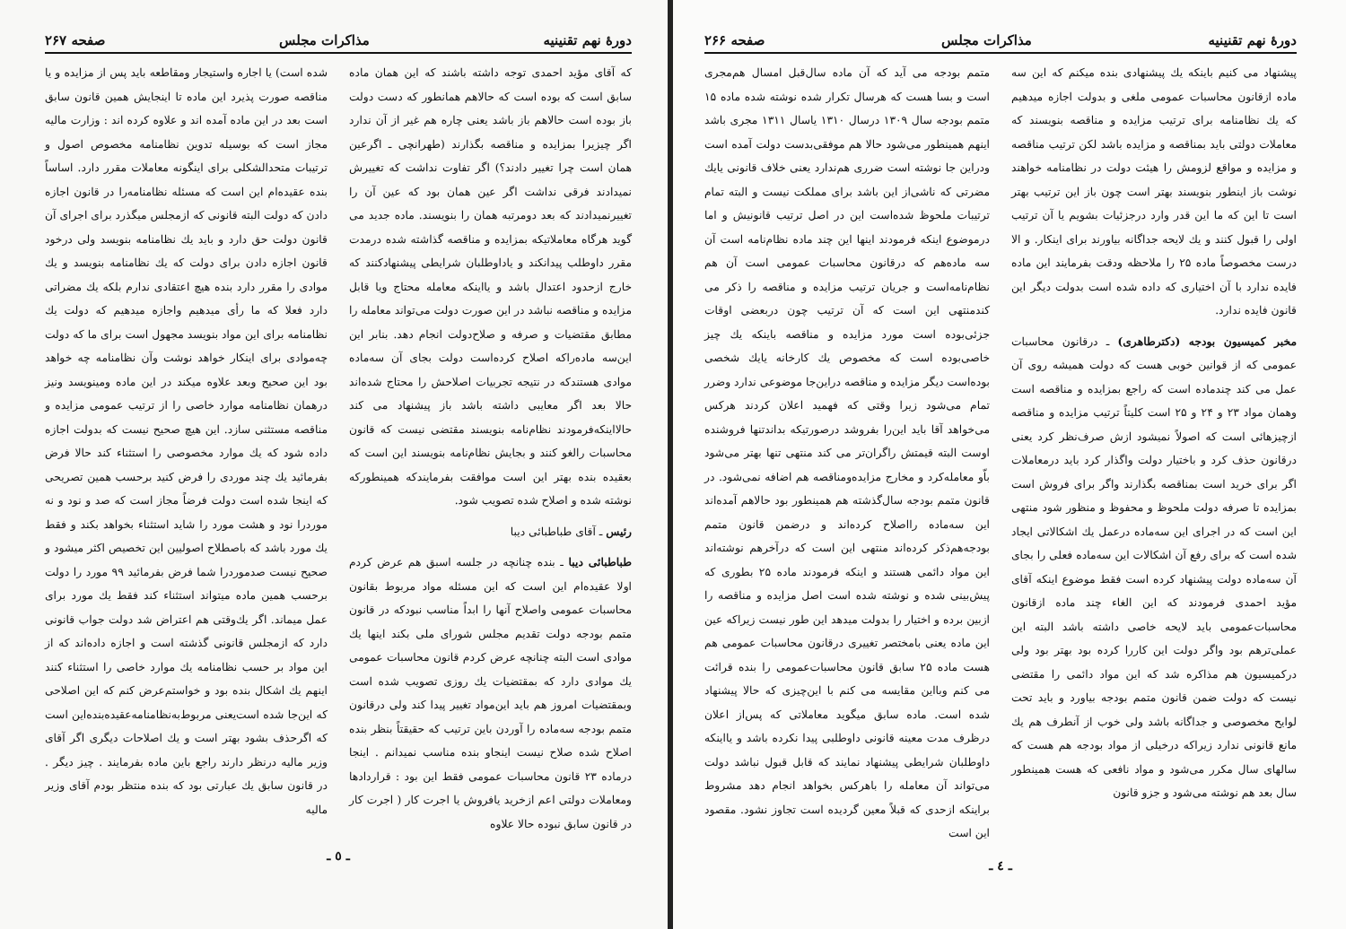دورهٔ نهم تقنینیه مذاکرات مجلس صفحه ۲۶۶
پیشنهاد می کنیم باینکه یك پیشنهادی بنده میکنم که این سه ماده ازقانون محاسبات عمومی ملغی و بدولت اجازه میدهیم که یك نظامنامه برای ترتیب مزایده و مناقصه بنویسند که معاملات دولتی باید بمناقصه و مزایده باشد لکن ترتیب مناقصه و مزایده و مواقع لزومش را هیئت دولت در نظامنامه خواهند نوشت باز اینطور بنویسند بهتر است چون باز این ترتیب بهتر است تا این که ما این قدر وارد درجزئیات بشویم یا آن ترتیب اولی را قبول کنند و یك لایحه جداگانه بیاورند برای اینکار. و الا درست مخصوصاً ماده ۲۵ را ملاحظه ودقت بفرمایند این ماده فایده ندارد با آن اختیاری که داده شده است بدولت دیگر این قانون فایده ندارد.
مخبر کمیسیون بودجه (دکترطاهری) ـ درقانون محاسبات عمومی که از قوانین خوبی هست که دولت همیشه روی آن عمل می کند چندماده است که راجع بمزایده و مناقصه است وهمان مواد ۲۳ و ۲۴ و ۲۵ است کلیتاً ترتیب مزایده و مناقصه ازچیزهائی است که اصولاً نمیشود ازش صرف‌نظر کرد یعنی درقانون حذف کرد و باختیار دولت واگذار کرد باید درمعاملات اگر برای خرید است بمناقصه بگذارند واگر برای فروش است بمزایده تا صرفه دولت ملحوظ و محفوظ و منظور شود منتهی این است که در اجرای این سه‌ماده درعمل یك اشکالاتی ایجاد شده است که برای رفع آن اشکالات این سه‌ماده فعلی را بجای آن سه‌ماده دولت پیشنهاد کرده است فقط موضوع اینکه آقای مؤید احمدی فرمودند که این الغاء چند ماده ازقانون محاسبات‌عمومی باید لایحه خاصی داشته باشد البته این عملی‌ترهم بود واگر دولت این کاررا کرده بود بهتر بود ولی درکمیسیون هم مذاکره شد که این مواد دائمی را مقتضی نیست که دولت ضمن قانون متمم بودجه بیاورد و باید تحت لوایح مخصوصی و جداگانه باشد ولی خوب از آنطرف هم یك مانع قانونی ندارد زیراکه درخیلی از مواد بودجه هم هست که سالهای سال مکرر می‌شود و مواد نافعی که هست همینطور سال بعد هم نوشته می‌شود و جزو قانون
متمم بودجه می آید که آن ماده سال‌قبل امسال هم‌مجری است و بسا هست که هرسال تکرار شده نوشته شده ماده ۱۵ متمم بودجه سال ۱۳۰۹ درسال ۱۳۱۰ یاسال ۱۳۱۱ مجری باشد اینهم همینطور می‌شود حالا هم موفقی‌بدست دولت آمده است ودراین جا نوشته است ضرری هم‌ندارد یعنی خلاف قانونی یایك مضرتی که ناشی‌از این باشد برای مملکت نیست و البته تمام ترتیبات ملحوظ شده‌است این در اصل ترتیب قانونیش و اما درموضوع اینکه فرمودند اینها این چند ماده نظام‌نامه است آن سه ماده‌هم که درقانون محاسبات عمومی است آن هم نظام‌نامه‌است و جریان ترتیب مزایده و مناقصه را ذکر می کندمنتهی این است که آن ترتیب چون دربعضی اوقات جزئی‌بوده است مورد مزایده و مناقصه باینکه یك چیز خاصی‌بوده است که مخصوص یك کارخانه یایك شخصی بوده‌است دیگر مزایده و مناقصه دراین‌جا موضوعی ندارد وضرر تمام می‌شود زیرا وقتی که فهمید اعلان کردند هرکس می‌خواهد آقا باید این‌را بفروشد درصورتیکه بداندتنها فروشنده اوست البته قیمتش راگران‌تر می کند منتهی تنها بهتر می‌شود باّو معامله‌کرد و مخارج مزایده‌ومناقصه هم اضافه نمی‌شود. در قانون متمم بودجه سال‌گذشته هم همینطور بود حالاهم آمده‌اند این سه‌ماده رااصلاح کرده‌اند و درضمن قانون متمم بودجه‌هم‌ذکر کرده‌اند منتهی این است که درآخرهم نوشته‌اند این مواد دائمی هستند و اینکه فرمودند ماده ۲۵ بطوری که پیش‌بینی شده و نوشته شده است اصل مزایده و مناقصه را ازبین برده و اختیار را بدولت میدهد این طور نیست زیراکه عین این ماده یعنی بامختصر تغییری درقانون محاسبات عمومی هم هست ماده ۲۵ سابق قانون محاسبات‌عمومی را بنده قرائت می کنم وبااین مقایسه می کنم با این‌چیزی که حالا پیشنهاد شده است. ماده سابق میگوید معاملاتی که پس‌از اعلان درظرف مدت معینه قانونی داوطلبی پیدا نکرده باشد و یااینکه داوطلبان شرایطی پیشنهاد نمایند که قابل قبول نباشد دولت می‌تواند آن معامله را باهرکس بخواهد انجام دهد مشروط براینکه ازحدی که قبلاً معین گردیده است تجاوز نشود. مقصود این است
ـ ٤ ـ
دورهٔ نهم تقنینیه مذاکرات مجلس صفحه ۲۶۷
که آقای مؤید احمدی توجه داشته باشند که این همان ماده سابق است که بوده است که حالاهم همانطور که دست دولت باز بوده است حالاهم باز باشد یعنی چاره هم غیر از آن ندارد اگر چیزیرا بمزایده و مناقصه بگذارند (طهرانچی ـ اگرعین همان است چرا تغییر دادند؟) اگر تفاوت نداشت که تغییرش نمیدادند فرقی نداشت اگر عین همان بود که عین آن را تغییرنمیدادند که بعد دومرتبه همان را بنویسند. ماده جدید می گوید هرگاه معاملاتیکه بمزایده و مناقصه گذاشته شده درمدت مقرر داوطلب پیدانکند و یاداوطلبان شرایطی پیشنهادکنند که خارج ازحدود اعتدال باشد و یااینکه معامله محتاج ویا قابل مزایده و مناقصه نباشد در این صورت دولت می‌تواند معامله را مطابق مقتضیات و صرفه و صلاح‌دولت انجام دهد. بنابر این این‌سه ماده‌راکه اصلاح کرده‌است دولت بجای آن سه‌ماده موادی هستندکه در نتیجه تجربیات اصلاحش را محتاج شده‌اند حالا بعد اگر معایبی داشته باشد باز پیشنهاد می کند حالااینکه‌فرمودند نظام‌نامه بنویسند مقتضی نیست که قانون محاسبات رالغو کنند و بجایش نظام‌نامه بنویسند این است که بعقیده بنده بهتر این است موافقت بفرمایندکه همینطورکه نوشته شده و اصلاح شده تصویب شود.
رئیس ـ آقای طباطبائی دیبا
طباطبائی دیبا ـ بنده چنانچه در جلسه اسبق هم عرض کردم اولا عقیده‌ام این است که این مسئله مواد مربوط بقانون محاسبات عمومی واصلاح آنها را ابداً مناسب نبودکه در قانون متمم بودجه دولت تقدیم مجلس شورای ملی بکند اینها یك موادی است البته چنانچه عرض کردم قانون محاسبات عمومی یك موادی دارد که بمقتضیات یك روزی تصویب شده است وبمقتضیات امروز هم باید این‌مواد تغییر پیدا کند ولی درقانون متمم بودجه سه‌ماده را آوردن باین ترتیب که حقیقتاً بنظر بنده اصلاح شده صلاح نیست اینجاو بنده مناسب نمیدانم . اینجا درماده ۲۳ قانون محاسبات عمومی فقط این بود : قراردادها ومعاملات دولتی اعم ازخرید یافروش یا اجرت کار ( اجرت کار در قانون سابق نبوده حالا علاوه
شده است) یا اجاره واستیجار ومقاطعه باید پس از مزایده و یا مناقصه صورت پذیرد این ماده تا اینجایش همین قانون سابق است بعد در این ماده آمده اند و علاوه کرده اند : وزارت مالیه مجاز است که بوسیله تدوین نظامنامه مخصوص اصول و ترتیبات متحدالشکلی برای اینگونه معاملات مقرر دارد. اساساً بنده عقیده‌ام این است که مسئله نظامنامه‌را در قانون اجازه دادن که دولت البته قانونی که ازمجلس میگذرد برای اجرای آن قانون دولت حق دارد و باید یك نظامنامه بنویسد ولی درخود قانون اجازه دادن برای دولت که یك نظامنامه بنویسد و یك موادی را مقرر دارد بنده هیچ اعتقادی ندارم بلکه یك مضراتی دارد فعلا که ما رأی میدهیم واجازه میدهیم که دولت یك نظامنامه برای این مواد بنویسد مجهول است برای ما که دولت چه‌موادی برای اینکار خواهد نوشت وآن نظامنامه چه خواهد بود این صحیح وبعد علاوه میکند در این ماده ومینویسد ونیز درهمان نظامنامه موارد خاصی را از ترتیب عمومی مزایده و مناقصه مستثنی سازد. این هیچ صحیح نیست که بدولت اجازه داده شود که یك موارد مخصوصی را استثناء کند حالا فرض بفرمائید یك چند موردی را فرض کنید برحسب همین تصریحی که اینجا شده است دولت فرضاً مجاز است که صد و نود و نه موردرا نود و هشت مورد را شاید استثناء بخواهد بکند و فقط یك مورد باشد که باصطلاح اصولیین این تخصیص اکثر میشود و صحیح نیست صدموردرا شما فرض بفرمائید ۹۹ مورد را دولت برحسب همین ماده میتواند استثناء کند فقط یك مورد برای عمل میماند. اگر یك‌وقتی هم اعتراض شد دولت جواب قانونی دارد که ازمجلس قانونی گذشته است و اجازه داده‌اند که از این مواد بر حسب نظامنامه یك موارد خاصی را استثناء کنند اینهم یك اشکال بنده بود و خواستم‌عرض کنم که این اصلاحی که این‌جا شده است‌یعنی مربوط‌به‌نظامنامه‌عقیده‌بنده‌این است که اگرحذف بشود بهتر است و یك اصلاحات دیگری اگر آقای وزیر مالیه درنظر دارند راجع باین ماده بفرمایند . چیز دیگر . در قانون سابق یك عبارتی بود که بنده منتظر بودم آقای وزیر مالیه
ـ ٥ ـ